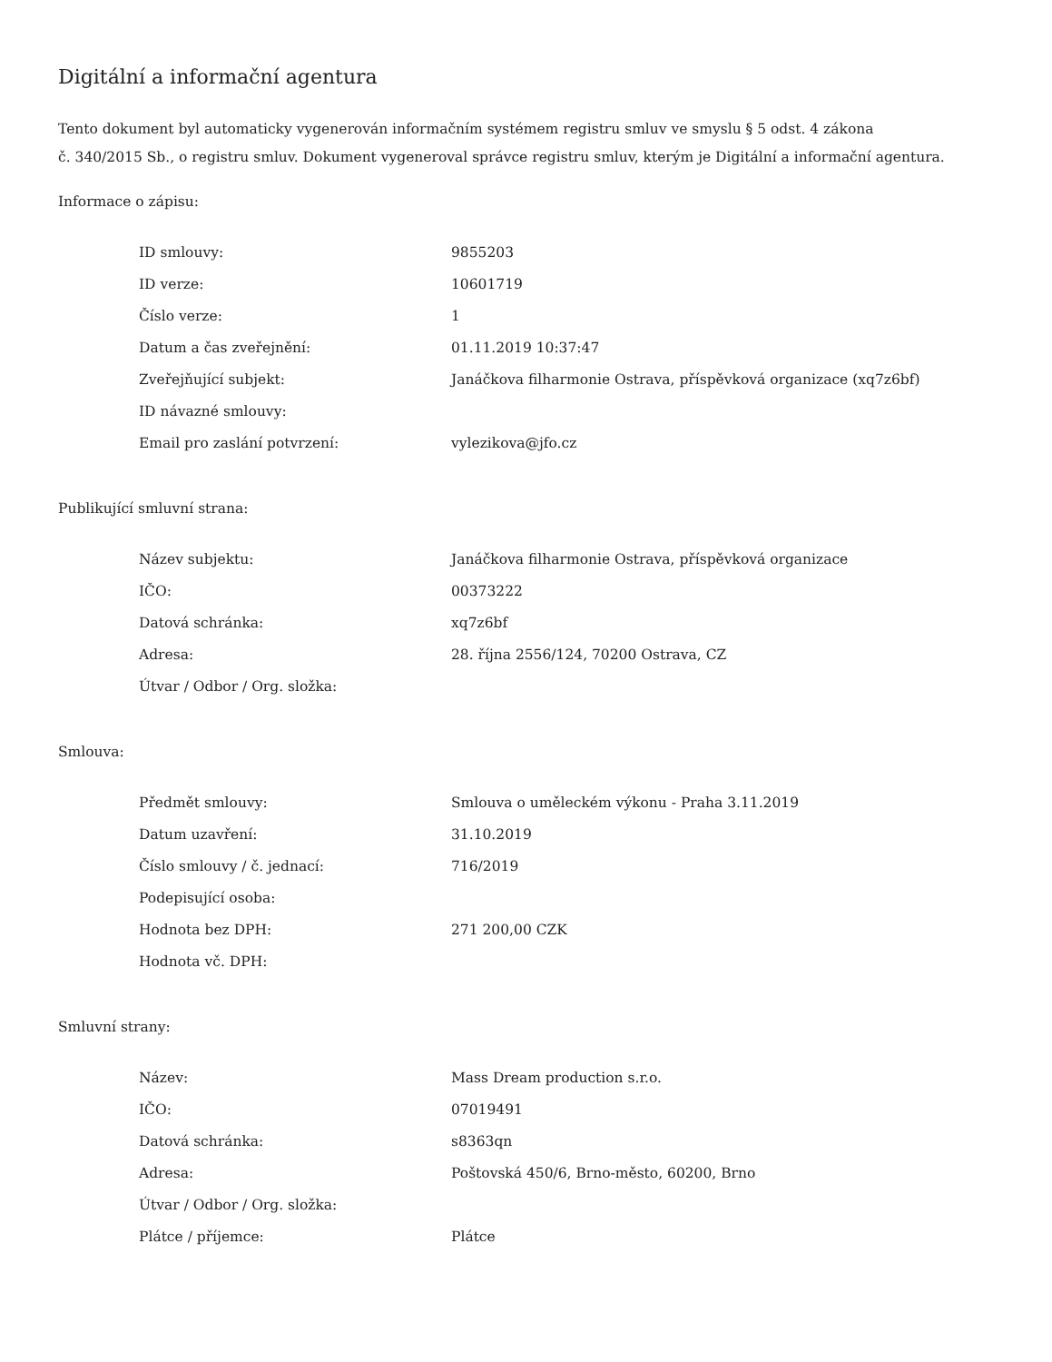Digitální a informační agentura
Tento dokument byl automaticky vygenerován informačním systémem registru smluv ve smyslu § 5 odst. 4 zákona
č. 340/2015 Sb., o registru smluv. Dokument vygeneroval správce registru smluv, kterým je Digitální a informační agentura.
Informace o zápisu:
| ID smlouvy: | 9855203 |
| ID verze: | 10601719 |
| Číslo verze: | 1 |
| Datum a čas zveřejnění: | 01.11.2019 10:37:47 |
| Zveřejňující subjekt: | Janáčkova filharmonie Ostrava, příspěvková organizace (xq7z6bf) |
| ID návazné smlouvy: | |
| Email pro zaslání potvrzení: | vylezikova@jfo.cz |
Publikující smluvní strana:
| Název subjektu: | Janáčkova filharmonie Ostrava, příspěvková organizace |
| IČO: | 00373222 |
| Datová schránka: | xq7z6bf |
| Adresa: | 28. října 2556/124, 70200 Ostrava, CZ |
| Útvar / Odbor / Org. složka: | |
Smlouva:
| Předmět smlouvy: | Smlouva o uměleckém výkonu - Praha 3.11.2019 |
| Datum uzavření: | 31.10.2019 |
| Číslo smlouvy / č. jednací: | 716/2019 |
| Podepisující osoba: | |
| Hodnota bez DPH: | 271 200,00 CZK |
| Hodnota vč. DPH: | |
Smluvní strany:
| Název: | Mass Dream production s.r.o. |
| IČO: | 07019491 |
| Datová schránka: | s8363qn |
| Adresa: | Poštovská 450/6, Brno-město, 60200, Brno |
| Útvar / Odbor / Org. složka: | |
| Plátce / příjemce: | Plátce |